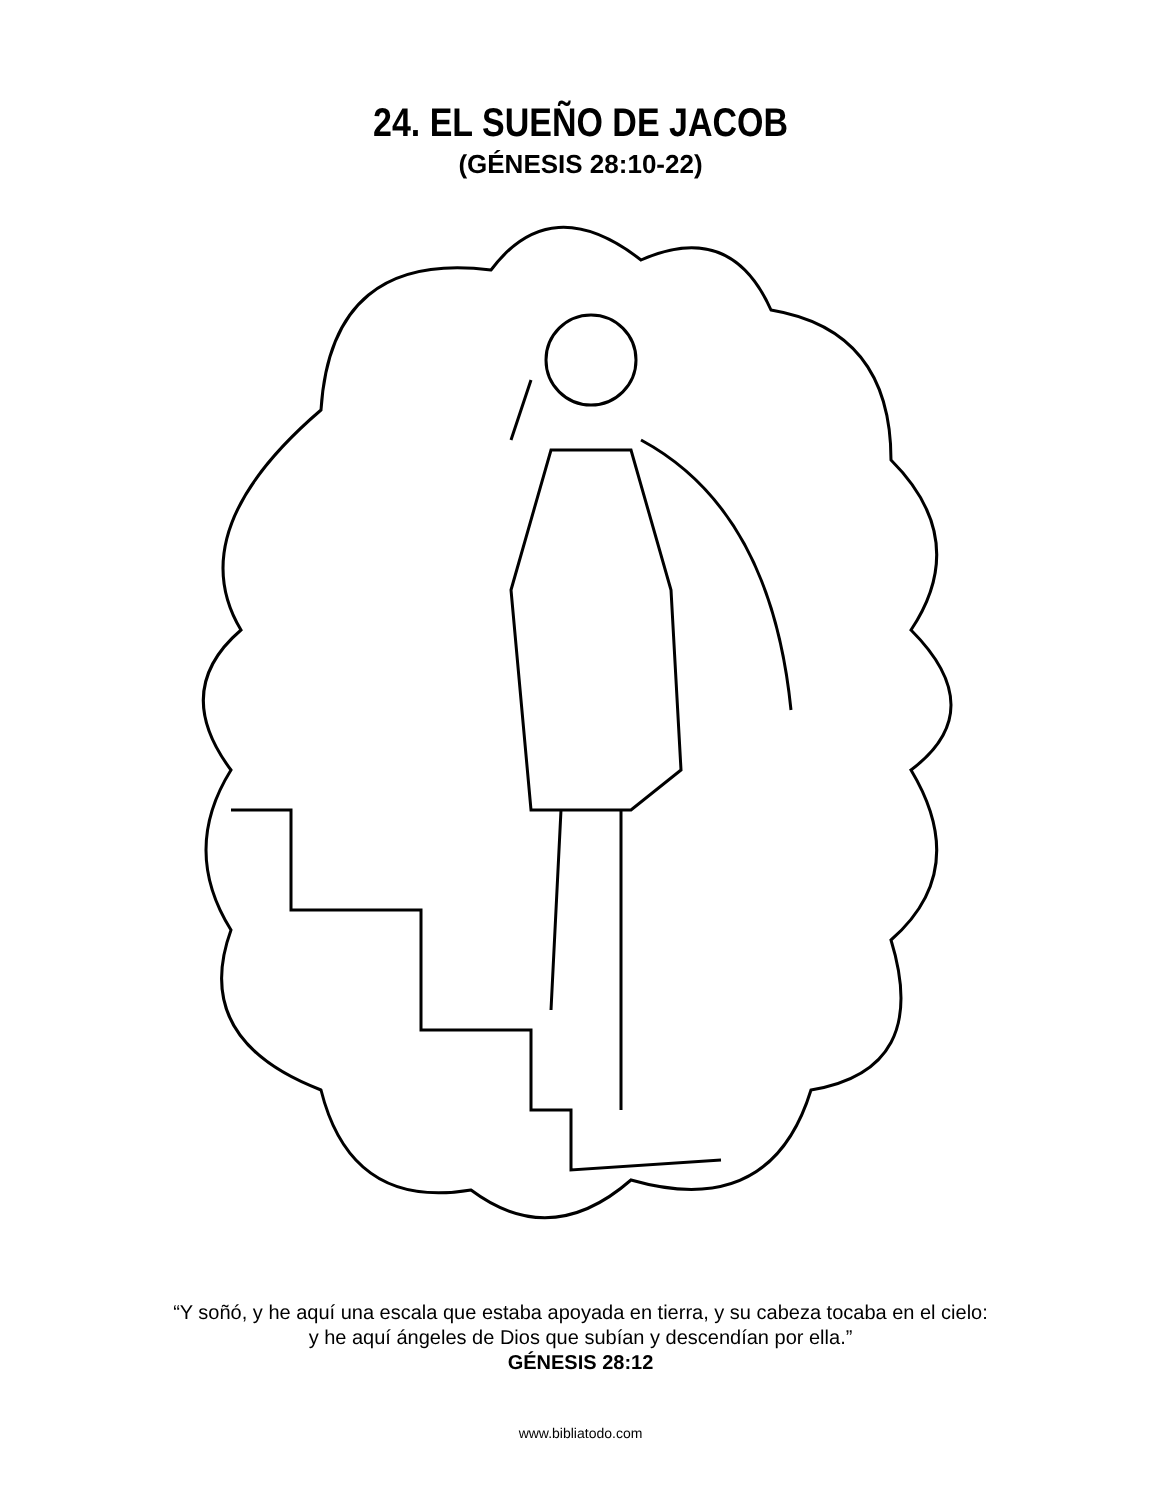24. EL SUEÑO DE JACOB
(GÉNESIS 28:10-22)
“Y soñó, y he aquí una escala que estaba apoyada en tierra, y su cabeza tocaba en el cielo:
y he aquí ángeles de Dios que subían y descendían por ella.”
GÉNESIS 28:12
www.bibliatodo.com